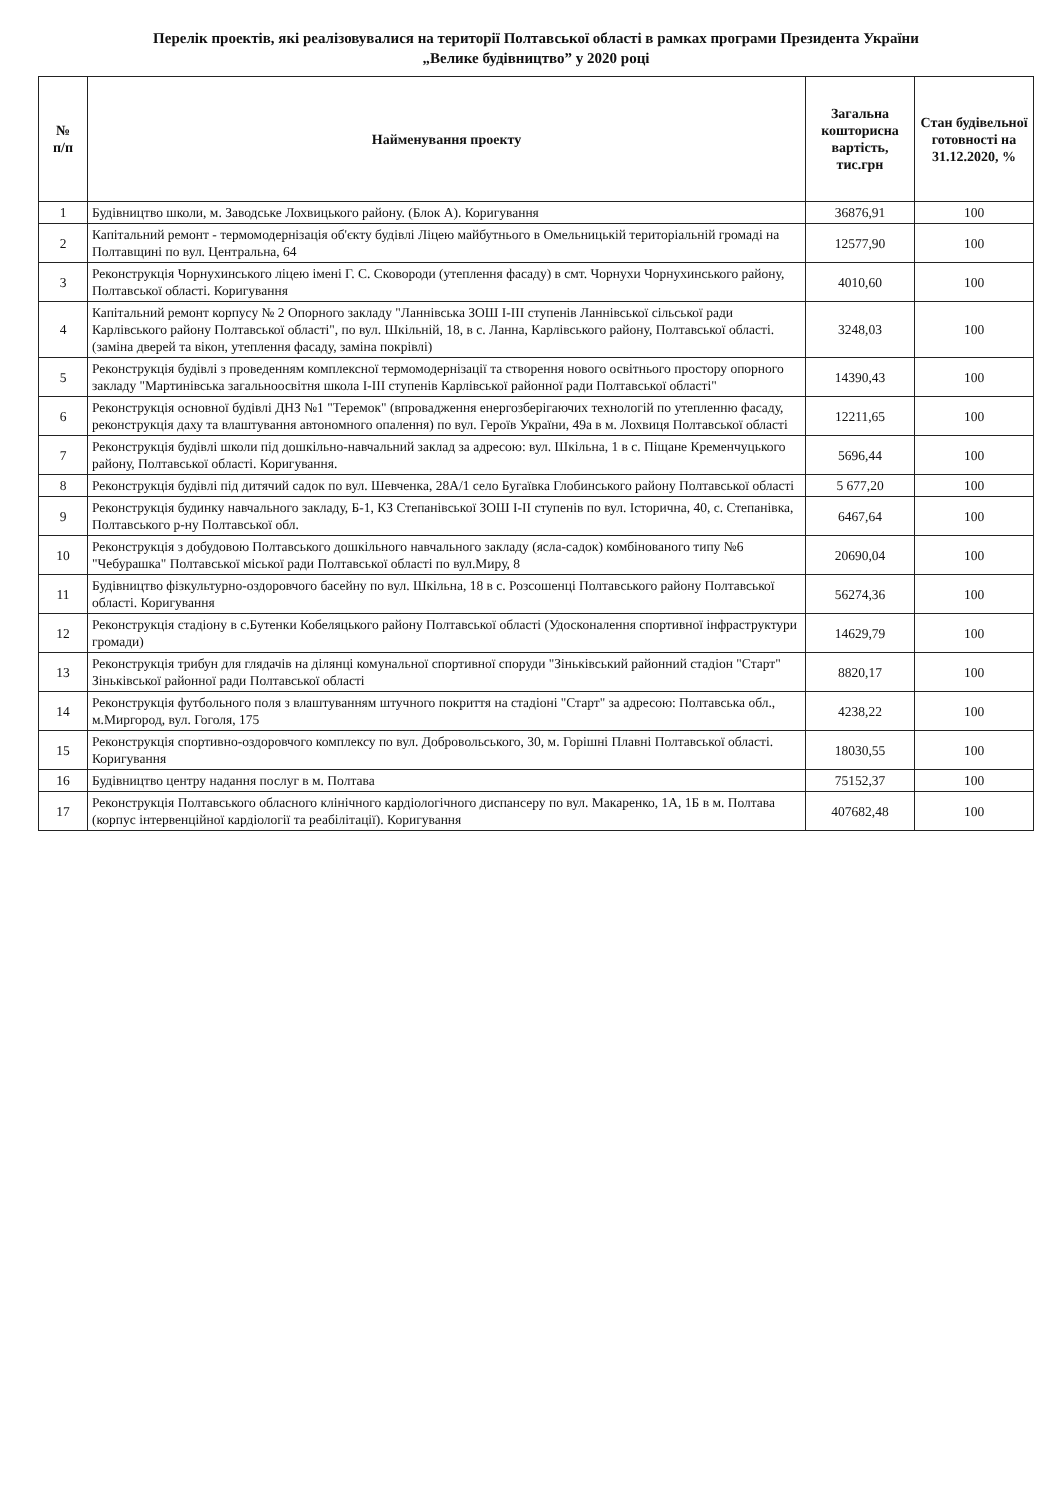Перелік проектів, які реалізовувалися на території Полтавської області в рамках програми Президента України
„Велике будівництво” у 2020 році
| № п/п | Найменування проекту | Загальна кошторисна вартість, тис.грн | Стан будівельної готовності на 31.12.2020, % |
| --- | --- | --- | --- |
| 1 | Будівництво школи, м. Заводське Лохвицького району. (Блок А). Коригування | 36876,91 | 100 |
| 2 | Капітальний ремонт - термомодернізація об'єкту будівлі Ліцею майбутнього в Омельницькій територіальній громаді на Полтавщині по вул. Центральна, 64 | 12577,90 | 100 |
| 3 | Реконструкція Чорнухинського ліцею імені Г. С. Сковороди (утеплення фасаду) в смт. Чорнухи Чорнухинського району, Полтавської області. Коригування | 4010,60 | 100 |
| 4 | Капітальний ремонт корпусу № 2 Опорного закладу "Ланнівська ЗОШ I-III ступенів Ланнівської сільської ради Карлівського району Полтавської області", по вул. Шкільній, 18, в с. Ланна, Карлівського району, Полтавської області. (заміна дверей та вікон, утеплення фасаду, заміна покрівлі) | 3248,03 | 100 |
| 5 | Реконструкція будівлі з проведенням комплексної термомодернізації та створення нового освітнього простору опорного закладу "Мартинівська загальноосвітня школа I-III ступенів Карлівської районної ради Полтавської області" | 14390,43 | 100 |
| 6 | Реконструкція основної будівлі ДНЗ №1 "Теремок" (впровадження енергозберігаючих технологій по утепленню фасаду, реконструкція даху та влаштування автономного опалення) по вул. Героїв України, 49а в м. Лохвиця Полтавської області | 12211,65 | 100 |
| 7 | Реконструкція будівлі школи під дошкільно-навчальний заклад за адресою: вул. Шкільна, 1 в с. Піщане Кременчуцького району, Полтавської області. Коригування. | 5696,44 | 100 |
| 8 | Реконструкція будівлі під дитячий садок по вул. Шевченка, 28А/1 село Бугаївка Глобинського району Полтавської області | 5 677,20 | 100 |
| 9 | Реконструкція будинку навчального закладу, Б-1, КЗ Степанівської ЗОШ I-II ступенів по вул. Історична, 40, с. Степанівка, Полтавського р-ну Полтавської обл. | 6467,64 | 100 |
| 10 | Реконструкція з добудовою Полтавського дошкільного навчального закладу (ясла-садок) комбінованого типу №6 "Чебурашка" Полтавської міської ради Полтавської області по вул.Миру, 8 | 20690,04 | 100 |
| 11 | Будівництво фізкультурно-оздоровчого басейну по вул. Шкільна, 18 в с. Розсошенці Полтавського району Полтавської області. Коригування | 56274,36 | 100 |
| 12 | Реконструкція стадіону в с.Бутенки Кобеляцького району Полтавської області (Удосконалення спортивної інфраструктури громади) | 14629,79 | 100 |
| 13 | Реконструкція трибун для глядачів на ділянці комунальної спортивної споруди "Зіньківський районний стадіон "Старт" Зіньківської районної ради Полтавської області | 8820,17 | 100 |
| 14 | Реконструкція футбольного поля з влаштуванням штучного покриття на стадіоні "Старт" за адресою: Полтавська обл., м.Миргород, вул. Гоголя, 175 | 4238,22 | 100 |
| 15 | Реконструкція спортивно-оздоровчого комплексу по вул. Добровольського, 30, м. Горішні Плавні Полтавської області. Коригування | 18030,55 | 100 |
| 16 | Будівництво центру надання послуг в м. Полтава | 75152,37 | 100 |
| 17 | Реконструкція Полтавського обласного клінічного кардіологічного диспансеру по вул. Макаренко, 1А, 1Б в м. Полтава (корпус інтервенційної кардіології та реабілітації). Коригування | 407682,48 | 100 |